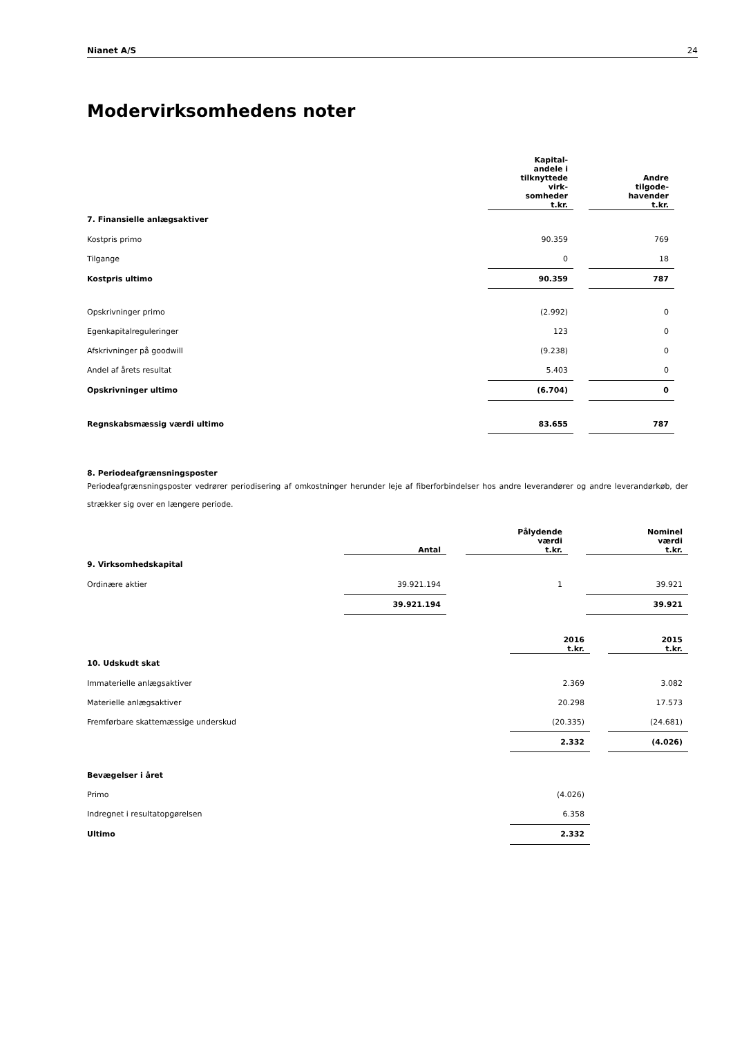Nianet A/S 24
Modervirksomhedens noter
| | Kapital- andele i tilknyttede virk- somheder t.kr. | | Andre tilgode- havender t.kr. | |
| --- | --- | --- | --- | --- |
| 7. Finansielle anlægsaktiver | | | | |
| Kostpris primo | 90.359 | | 769 | |
| Tilgange | 0 | | 18 | |
| Kostpris ultimo | 90.359 | | 787 | |
| Opskrivninger primo | (2.992) | | 0 | |
| Egenkapitalreguleringer | 123 | | 0 | |
| Afskrivninger på goodwill | (9.238) | | 0 | |
| Andel af årets resultat | 5.403 | | 0 | |
| Opskrivninger ultimo | (6.704) | | 0 | |
| Regnskabsmæssig værdi ultimo | 83.655 | | 787 | |
8. Periodeafgrænsningsposter
Periodeafgrænsningsposter vedrører periodisering af omkostninger herunder leje af fiberforbindelser hos andre leverandører og andre leverandørkøb, der strækker sig over en længere periode.
| | Antal | | Pålydende værdi t.kr. | | Nominel værdi t.kr. |
| --- | --- | --- | --- | --- | --- |
| 9. Virksomhedskapital | | | | | |
| Ordinære aktier | 39.921.194 | | 1 | | 39.921 |
| | 39.921.194 | | | | 39.921 |
| | 2016 t.kr. | | 2015 t.kr. |
| --- | --- | --- | --- |
| 10. Udskudt skat | | | |
| Immaterielle anlægsaktiver | 2.369 | | 3.082 |
| Materielle anlægsaktiver | 20.298 | | 17.573 |
| Fremførbare skattemæssige underskud | (20.335) | | (24.681) |
| | 2.332 | | (4.026) |
| Bevægelser i året | | | |
| Primo | (4.026) | | |
| Indregnet i resultatopgørelsen | 6.358 | | |
| Ultimo | 2.332 | | |